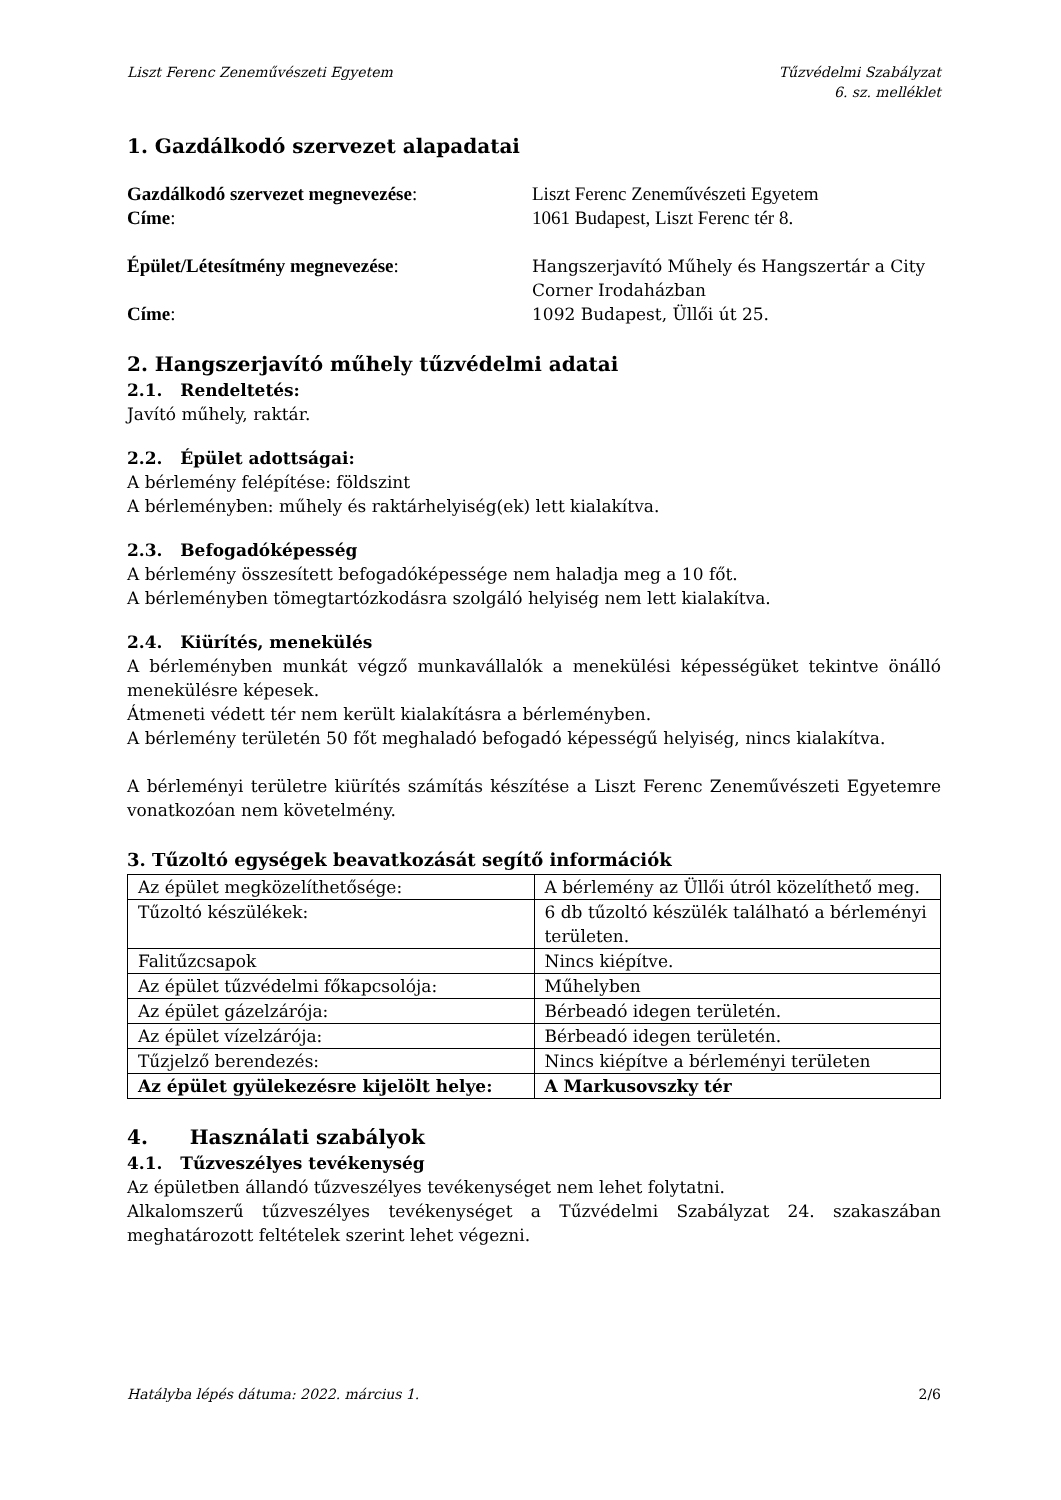Liszt Ferenc Zeneművészeti Egyetem Tűzvédelmi Szabályzat
6. sz. melléklet
1. Gazdálkodó szervezet alapadatai
Gazdálkodó szervezet megnevezése:
Liszt Ferenc Zeneművészeti Egyetem
Címe:
1061 Budapest, Liszt Ferenc tér 8.
Épület/Létesítmény megnevezése:
Hangszerjavító Műhely és Hangszertár a City Corner Irodaházban
Címe:
1092 Budapest, Üllői út 25.
2. Hangszerjavító műhely tűzvédelmi adatai
2.1. Rendeltetés:
Javító műhely, raktár.
2.2. Épület adottságai:
A bérlemény felépítése: földszint
A bérleményben: műhely és raktárhelyiség(ek) lett kialakítva.
2.3. Befogadóképesség
A bérlemény összesített befogadóképessége nem haladja meg a 10 főt.
A bérleményben tömegtartózkodásra szolgáló helyiség nem lett kialakítva.
2.4. Kiürítés, menekülés
A bérleményben munkát végző munkavállalók a menekülési képességüket tekintve önálló menekülésre képesek.
Átmeneti védett tér nem került kialakításra a bérleményben.
A bérlemény területén 50 főt meghaladó befogadó képességű helyiség, nincs kialakítva.
A bérleményi területre kiürítés számítás készítése a Liszt Ferenc Zeneművészeti Egyetemre vonatkozóan nem követelmény.
3. Tűzoltó egységek beavatkozását segítő információk
| Az épület megközelíthetősége: | A bérlemény az Üllői útról közelíthető meg. |
| Tűzoltó készülékek: | 6 db tűzoltó készülék található a bérleményi területen. |
| Falitűzcsapok | Nincs kiépítve. |
| Az épület tűzvédelmi főkapcsolója: | Műhelyben |
| Az épület gázelzárója: | Bérbeadó idegen területén. |
| Az épület vízelzárója: | Bérbeadó idegen területén. |
| Tűzjelző berendezés: | Nincs kiépítve a bérleményi területen |
| Az épület gyülekezésre kijelölt helye: | A Markusovszky tér |
4. Használati szabályok
4.1. Tűzveszélyes tevékenység
Az épületben állandó tűzveszélyes tevékenységet nem lehet folytatni.
Alkalomszerű tűzveszélyes tevékenységet a Tűzvédelmi Szabályzat 24. szakaszában meghatározott feltételek szerint lehet végezni.
Hatályba lépés dátuma: 2022. március 1. 2/6